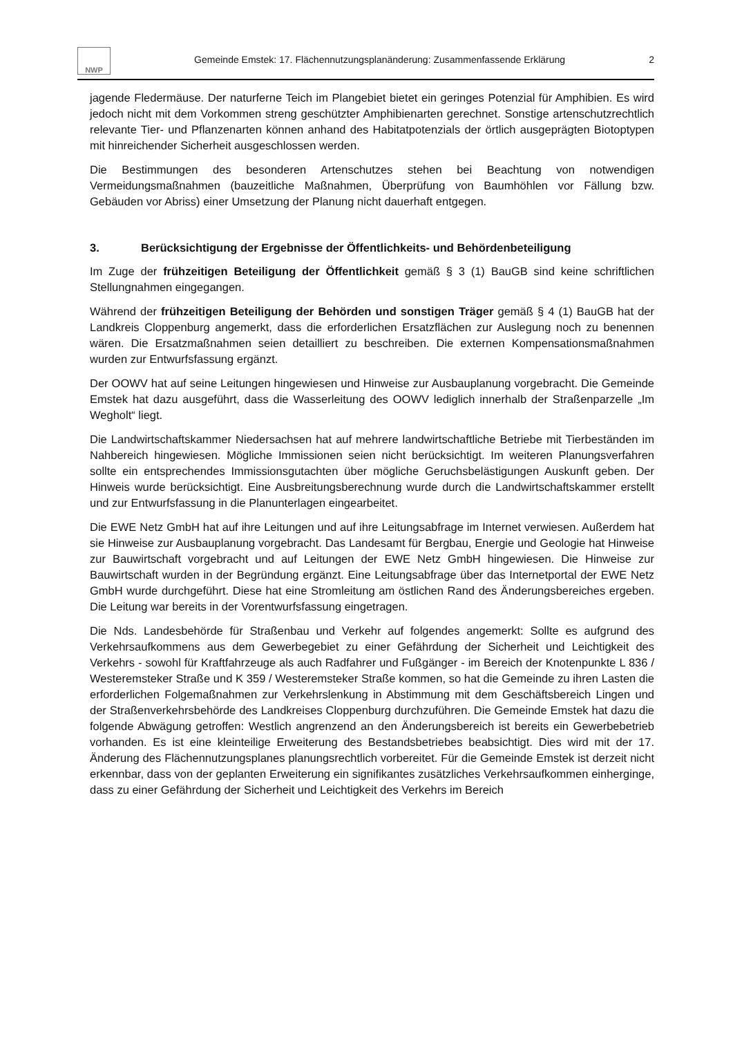NWP
Gemeinde Emstek: 17. Flächennutzungsplanänderung: Zusammenfassende Erklärung
2
jagende Fledermäuse. Der naturferne Teich im Plangebiet bietet ein geringes Potenzial für Amphibien. Es wird jedoch nicht mit dem Vorkommen streng geschützter Amphibienarten gerechnet. Sonstige artenschutzrechtlich relevante Tier- und Pflanzenarten können anhand des Habitatpotenzials der örtlich ausgeprägten Biotoptypen mit hinreichender Sicherheit ausgeschlossen werden.
Die Bestimmungen des besonderen Artenschutzes stehen bei Beachtung von notwendigen Vermeidungsmaßnahmen (bauzeitliche Maßnahmen, Überprüfung von Baumhöhlen vor Fällung bzw. Gebäuden vor Abriss) einer Umsetzung der Planung nicht dauerhaft entgegen.
3. Berücksichtigung der Ergebnisse der Öffentlichkeits- und Behördenbeteiligung
Im Zuge der frühzeitigen Beteiligung der Öffentlichkeit gemäß § 3 (1) BauGB sind keine schriftlichen Stellungnahmen eingegangen.
Während der frühzeitigen Beteiligung der Behörden und sonstigen Träger gemäß § 4 (1) BauGB hat der Landkreis Cloppenburg angemerkt, dass die erforderlichen Ersatzflächen zur Auslegung noch zu benennen wären. Die Ersatzmaßnahmen seien detailliert zu beschreiben. Die externen Kompensationsmaßnahmen wurden zur Entwurfsfassung ergänzt.
Der OOWV hat auf seine Leitungen hingewiesen und Hinweise zur Ausbauplanung vorgebracht. Die Gemeinde Emstek hat dazu ausgeführt, dass die Wasserleitung des OOWV lediglich innerhalb der Straßenparzelle „Im Wegholt“ liegt.
Die Landwirtschaftskammer Niedersachsen hat auf mehrere landwirtschaftliche Betriebe mit Tierbeständen im Nahbereich hingewiesen. Mögliche Immissionen seien nicht berücksichtigt. Im weiteren Planungsverfahren sollte ein entsprechendes Immissionsgutachten über mögliche Geruchsbelästigungen Auskunft geben. Der Hinweis wurde berücksichtigt. Eine Ausbreitungsberechnung wurde durch die Landwirtschaftskammer erstellt und zur Entwurfsfassung in die Planunterlagen eingearbeitet.
Die EWE Netz GmbH hat auf ihre Leitungen und auf ihre Leitungsabfrage im Internet verwiesen. Außerdem hat sie Hinweise zur Ausbauplanung vorgebracht. Das Landesamt für Bergbau, Energie und Geologie hat Hinweise zur Bauwirtschaft vorgebracht und auf Leitungen der EWE Netz GmbH hingewiesen. Die Hinweise zur Bauwirtschaft wurden in der Begründung ergänzt. Eine Leitungsabfrage über das Internetportal der EWE Netz GmbH wurde durchgeführt. Diese hat eine Stromleitung am östlichen Rand des Änderungsbereiches ergeben. Die Leitung war bereits in der Vorentwurfsfassung eingetragen.
Die Nds. Landesbehörde für Straßenbau und Verkehr auf folgendes angemerkt: Sollte es aufgrund des Verkehrsaufkommens aus dem Gewerbegebiet zu einer Gefährdung der Sicherheit und Leichtigkeit des Verkehrs - sowohl für Kraftfahrzeuge als auch Radfahrer und Fußgänger - im Bereich der Knotenpunkte L 836 / Westeremsteker Straße und K 359 / Westeremsteker Straße kommen, so hat die Gemeinde zu ihren Lasten die erforderlichen Folgemaßnahmen zur Verkehrslenkung in Abstimmung mit dem Geschäftsbereich Lingen und der Straßenverkehrsbehörde des Landkreises Cloppenburg durchzuführen. Die Gemeinde Emstek hat dazu die folgende Abwägung getroffen: Westlich angrenzend an den Änderungsbereich ist bereits ein Gewerbebetrieb vorhanden. Es ist eine kleinteilige Erweiterung des Bestandsbetriebes beabsichtigt. Dies wird mit der 17. Änderung des Flächennutzungsplanes planungsrechtlich vorbereitet. Für die Gemeinde Emstek ist derzeit nicht erkennbar, dass von der geplanten Erweiterung ein signifikantes zusätzliches Verkehrsaufkommen einherginge, dass zu einer Gefährdung der Sicherheit und Leichtigkeit des Verkehrs im Bereich